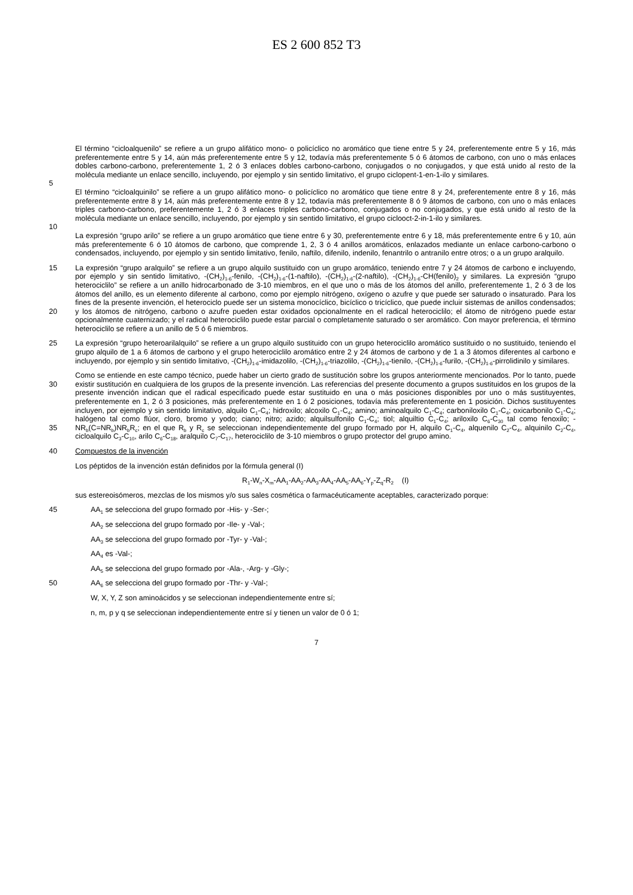ES 2 600 852 T3
5 El término “cicloalquenilo” se refiere a un grupo alifático mono- o policíclico no aromático que tiene entre 5 y 24, preferentemente entre 5 y 16, más preferentemente entre 5 y 14, aún más preferentemente entre 5 y 12, todavía más preferentemente 5 ó 6 átomos de carbono, con uno o más enlaces dobles carbono-carbono, preferentemente 1, 2 ó 3 enlaces dobles carbono-carbono, conjugados o no conjugados, y que está unido al resto de la molécula mediante un enlace sencillo, incluyendo, por ejemplo y sin sentido limitativo, el grupo ciclopent-1-en-1-ilo y similares.
10 El término “cicloalquinilo” se refiere a un grupo alifático mono- o policíclico no aromático que tiene entre 8 y 24, preferentemente entre 8 y 16, más preferentemente entre 8 y 14, aún más preferentemente entre 8 y 12, todavía más preferentemente 8 ó 9 átomos de carbono, con uno o más enlaces triples carbono-carbono, preferentemente 1, 2 ó 3 enlaces triples carbono-carbono, conjugados o no conjugados, y que está unido al resto de la molécula mediante un enlace sencillo, incluyendo, por ejemplo y sin sentido limitativo, el grupo ciclooct-2-in-1-ilo y similares.
La expresión “grupo arilo” se refiere a un grupo aromático que tiene entre 6 y 30, preferentemente entre 6 y 18, más preferentemente entre 6 y 10, aún más preferentemente 6 ó 10 átomos de carbono, que comprende 1, 2, 3 ó 4 anillos aromáticos, enlazados mediante un enlace carbono-carbono o condensados, incluyendo, por ejemplo y sin sentido limitativo, fenilo, naftilo, difenilo, indenilo, fenantrilo o antranilo entre otros; o a un grupo aralquilo.
15
20
La expresión “grupo aralquilo” se refiere a un grupo alquilo sustituido con un grupo aromático, teniendo entre 7 y 24 átomos de carbono e incluyendo, por ejemplo y sin sentido limitativo, -(CH<sub>2</sub>)<sub>1-6</sub>-fenilo, -(CH<sub>2</sub>)<sub>1-6</sub>-(1-naftilo), -(CH<sub>2</sub>)<sub>1-6</sub>-(2-naftilo), -(CH<sub>2</sub>)<sub>1-6</sub>-CH(fenilo)<sub>2</sub> y similares. La expresión “grupo heterociclilo” se refiere a un anillo hidrocarbonado de 3-10 miembros, en el que uno o más de los átomos del anillo, preferentemente 1, 2 ó 3 de los átomos del anillo, es un elemento diferente al carbono, como por ejemplo nitrógeno, oxígeno o azufre y que puede ser saturado o insaturado. Para los fines de la presente invención, el heterociclo puede ser un sistema monocíclico, bicíclico o tricíclico, que puede incluir sistemas de anillos condensados; y los átomos de nitrógeno, carbono o azufre pueden estar oxidados opcionalmente en el radical heterociclilo; el átomo de nitrógeno puede estar opcionalmente cuaternizado; y el radical heterociclilo puede estar parcial o completamente saturado o ser aromático. Con mayor preferencia, el término heterociclilo se refiere a un anillo de 5 ó 6 miembros.
25 La expresión “grupo heteroarilalquilo” se refiere a un grupo alquilo sustituido con un grupo heterociclilo aromático sustituido o no sustituido, teniendo el grupo alquilo de 1 a 6 átomos de carbono y el grupo heterociclilo aromático entre 2 y 24 átomos de carbono y de 1 a 3 átomos diferentes al carbono e incluyendo, por ejemplo y sin sentido limitativo, -(CH<sub>2</sub>)<sub>1-6</sub>-imidazolilo, -(CH<sub>2</sub>)<sub>1-6</sub>-triazolilo, -(CH<sub>2</sub>)<sub>1-6</sub>-tienilo, -(CH<sub>2</sub>)<sub>1-6</sub>-furilo, -(CH<sub>2</sub>)<sub>1-6</sub>-pirrolidinilo y similares.
30
35
Como se entiende en este campo técnico, puede haber un cierto grado de sustitución sobre los grupos anteriormente mencionados. Por lo tanto, puede existir sustitución en cualquiera de los grupos de la presente invención. Las referencias del presente documento a grupos sustituidos en los grupos de la presente invención indican que el radical especificado puede estar sustituido en una o más posiciones disponibles por uno o más sustituyentes, preferentemente en 1, 2 ó 3 posiciones, más preferentemente en 1 ó 2 posiciones, todavía más preferentemente en 1 posición. Dichos sustituyentes incluyen, por ejemplo y sin sentido limitativo, alquilo C<sub>1</sub>-C<sub>4</sub>; hidroxilo; alcoxilo C<sub>1</sub>-C<sub>4</sub>; amino; aminoalquilo C<sub>1</sub>-C<sub>4</sub>; carboniloxilo C<sub>1</sub>-C<sub>4</sub>; oxicarbonilo C<sub>1</sub>-C<sub>4</sub>; halógeno tal como flúor, cloro, bromo y yodo; ciano; nitro; azido; alquilsulfonilo C<sub>1</sub>-C<sub>4</sub>; tiol; alquiltio C<sub>1</sub>-C<sub>4</sub>; ariloxilo C<sub>6</sub>-C<sub>30</sub> tal como fenoxilo; -NR<sub>b</sub>(C=NR<sub>b</sub>)NR<sub>b</sub>R<sub>c</sub>; en el que R<sub>b</sub> y R<sub>c</sub> se seleccionan independientemente del grupo formado por H, alquilo C<sub>1</sub>-C<sub>4</sub>, alquenilo C<sub>2</sub>-C<sub>4</sub>, alquinilo C<sub>2</sub>-C<sub>4</sub>, cicloalquilo C<sub>3</sub>-C<sub>10</sub>, arilo C<sub>6</sub>-C<sub>18</sub>, aralquilo C<sub>7</sub>-C<sub>17</sub>, heterociclilo de 3-10 miembros o grupo protector del grupo amino.
40 Compuestos de la invención
Los péptidos de la invención están definidos por la fórmula general (I)
R<sub>1</sub>-W<sub>n</sub>-X<sub>m</sub>-AA<sub>1</sub>-AA<sub>2</sub>-AA<sub>3</sub>-AA<sub>4</sub>-AA<sub>5</sub>-AA<sub>6</sub>-Y<sub>p</sub>-Z<sub>q</sub>-R<sub>2</sub> (I)
sus estereoisómeros, mezclas de los mismos y/o sus sales cosmética o farmacéuticamente aceptables, caracterizado porque:
45 AA<sub>1</sub> se selecciona del grupo formado por -His- y -Ser-;
AA<sub>2</sub> se selecciona del grupo formado por -Ile- y -Val-;
AA<sub>3</sub> se selecciona del grupo formado por -Tyr- y -Val-;
AA<sub>4</sub> es -Val-;
AA<sub>5</sub> se selecciona del grupo formado por -Ala-, -Arg- y -Gly-;
50 AA<sub>6</sub> se selecciona del grupo formado por -Thr- y -Val-;
W, X, Y, Z son aminoácidos y se seleccionan independientemente entre sí;
n, m, p y q se seleccionan independientemente entre sí y tienen un valor de 0 ó 1;
7